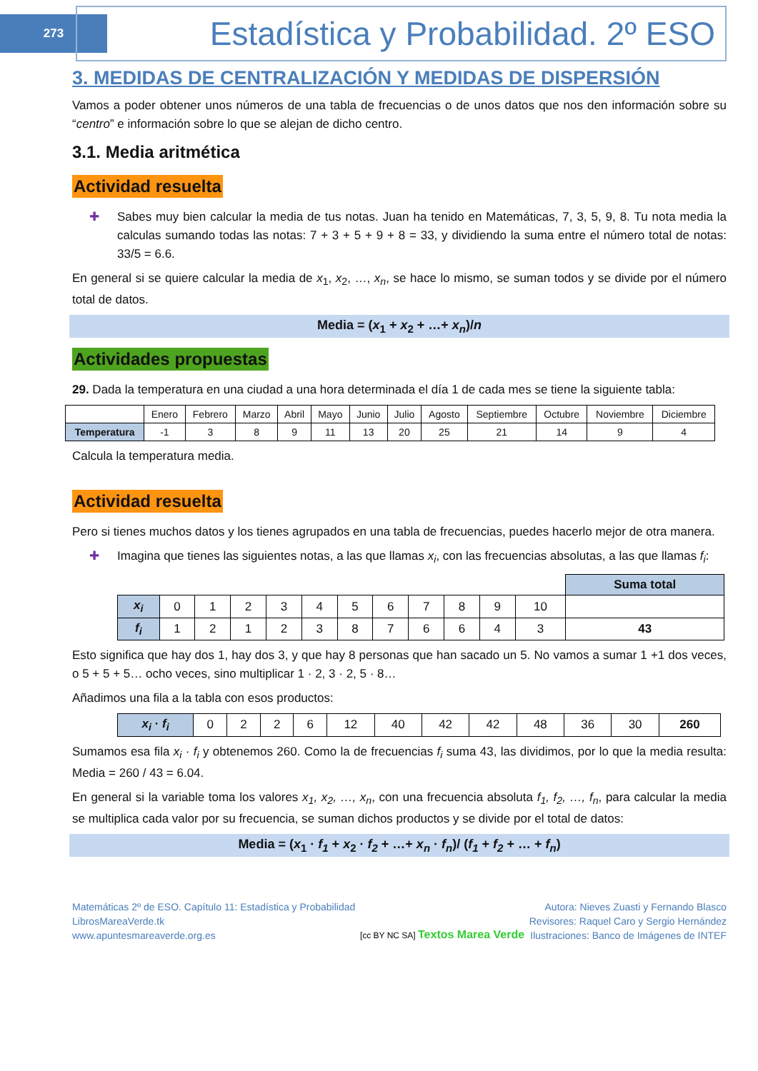273
Estadística y Probabilidad. 2º ESO
3. MEDIDAS DE CENTRALIZACIÓN Y MEDIDAS DE DISPERSIÓN
Vamos a poder obtener unos números de una tabla de frecuencias o de unos datos que nos den información sobre su “centro” e información sobre lo que se alejan de dicho centro.
3.1. Media aritmética
Actividad resuelta
✚ Sabes muy bien calcular la media de tus notas. Juan ha tenido en Matemáticas, 7, 3, 5, 9, 8. Tu nota media la calculas sumando todas las notas: 7 + 3 + 5 + 9 + 8 = 33, y dividiendo la suma entre el número total de notas: 33/5 = 6.6.
En general si se quiere calcular la media de x<sub>1</sub>, x<sub>2</sub>, …, x<sub>n</sub>, se hace lo mismo, se suman todos y se divide por el número total de datos.
Media = (x<sub>1</sub> + x<sub>2</sub> + …+ x<sub>n</sub>)/n
Actividades propuestas
29. Dada la temperatura en una ciudad a una hora determinada el día 1 de cada mes se tiene la siguiente tabla:
| | Enero | Febrero | Marzo | Abril | Mayo | Junio | Julio | Agosto | Septiembre | Octubre | Noviembre | Diciembre |
| Temperatura | -1 | 3 | 8 | 9 | 11 | 13 | 20 | 25 | 21 | 14 | 9 | 4 |
Calcula la temperatura media.
Actividad resuelta
Pero si tienes muchos datos y los tienes agrupados en una tabla de frecuencias, puedes hacerlo mejor de otra manera.
✚ Imagina que tienes las siguientes notas, a las que llamas x<sub>i</sub>, con las frecuencias absolutas, a las que llamas f<sub>i</sub>:
| | | | | | | | | | | | | Suma total |
| x<sub>i</sub> | 0 | 1 | 2 | 3 | 4 | 5 | 6 | 7 | 8 | 9 | 10 | |
| f<sub>i</sub> | 1 | 2 | 1 | 2 | 3 | 8 | 7 | 6 | 6 | 4 | 3 | 43 |
Esto significa que hay dos 1, hay dos 3, y que hay 8 personas que han sacado un 5. No vamos a sumar 1 +1 dos veces, o 5 + 5 + 5… ocho veces, sino multiplicar 1 · 2, 3 · 2, 5 · 8…
Añadimos una fila a la tabla con esos productos:
| x<sub>i</sub> · f<sub>i</sub> | 0 | 2 | 2 | 6 | 12 | 40 | 42 | 42 | 48 | 36 | 30 | 260 |
Sumamos esa fila x<sub>i</sub> · f<sub>i</sub> y obtenemos 260. Como la de frecuencias f<sub>i</sub> suma 43, las dividimos, por lo que la media resulta: Media = 260 / 43 = 6.04.
En general si la variable toma los valores x<sub>1</sub>, x<sub>2</sub>, …, x<sub>n</sub>, con una frecuencia absoluta f<sub>1</sub>, f<sub>2</sub>, …, f<sub>n</sub>, para calcular la media se multiplica cada valor por su frecuencia, se suman dichos productos y se divide por el total de datos:
Media = (x<sub>1</sub> · f<sub>1</sub> + x<sub>2</sub> · f<sub>2</sub> + …+ x<sub>n</sub> · f<sub>n</sub>)/ (f<sub>1</sub> + f<sub>2</sub> + … + f<sub>n</sub>)
Matemáticas 2º de ESO. Capítulo 11: Estadística y Probabilidad
LibrosMareaVerde.tk
www.apuntesmareaverde.org.es
[cc BY NC SA] Textos Marea Verde
Autora: Nieves Zuasti y Fernando Blasco
Revisores: Raquel Caro y Sergio Hernández
Ilustraciones: Banco de Imágenes de INTEF